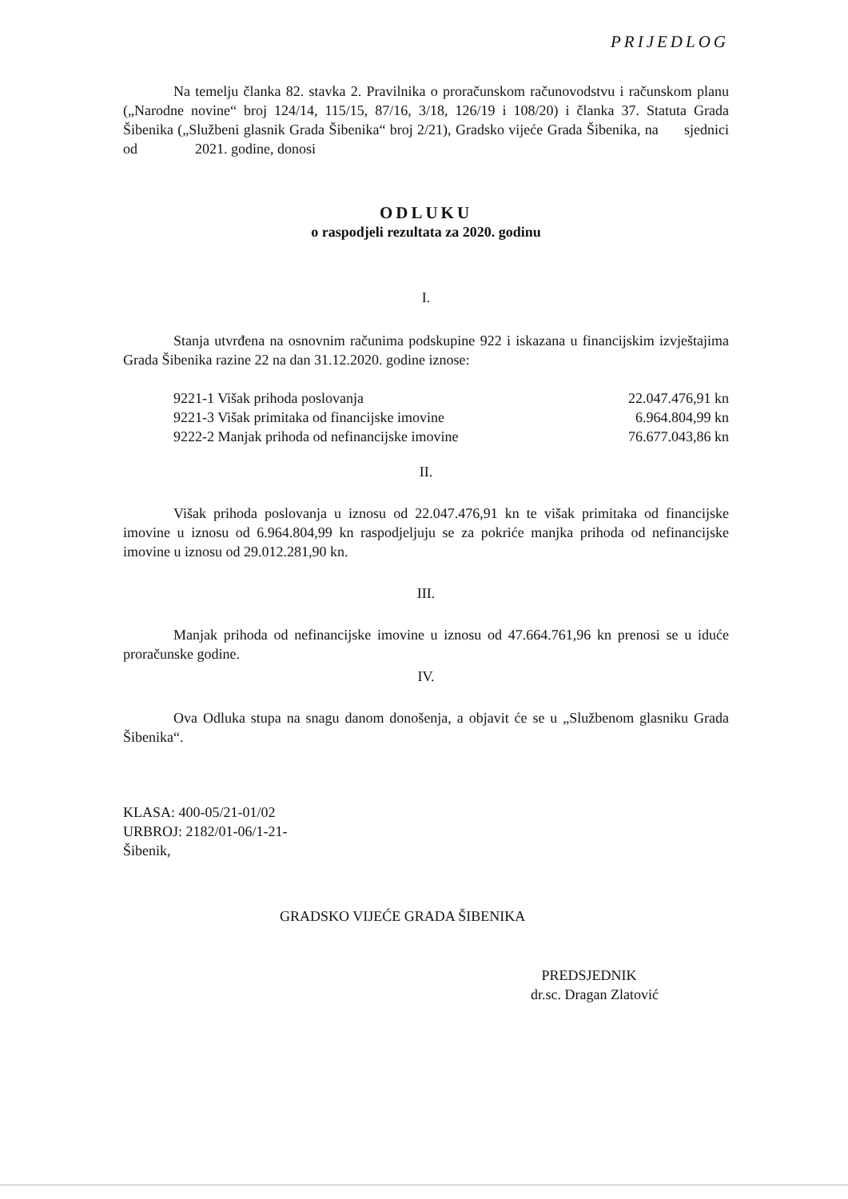PRIJEDLOG
Na temelju članka 82. stavka 2. Pravilnika o proračunskom računovodstvu i računskom planu („Narodne novine“ broj 124/14, 115/15, 87/16, 3/18, 126/19 i 108/20) i članka 37. Statuta Grada Šibenika („Službeni glasnik Grada Šibenika“ broj 2/21), Gradsko vijeće Grada Šibenika, na sjednici od 2021. godine, donosi
ODLUKU
o raspodjeli rezultata za 2020. godinu
I.
Stanja utvrđena na osnovnim računima podskupine 922 i iskazana u financijskim izvještajima Grada Šibenika razine 22 na dan 31.12.2020. godine iznose:
| 9221-1 Višak prihoda poslovanja | 22.047.476,91 kn |
| 9221-3 Višak primitaka od financijske imovine | 6.964.804,99 kn |
| 9222-2 Manjak prihoda od nefinancijske imovine | 76.677.043,86 kn |
II.
Višak prihoda poslovanja u iznosu od 22.047.476,91 kn te višak primitaka od financijske imovine u iznosu od 6.964.804,99 kn raspodjeljuju se za pokriće manjka prihoda od nefinancijske imovine u iznosu od 29.012.281,90 kn.
III.
Manjak prihoda od nefinancijske imovine u iznosu od 47.664.761,96 kn prenosi se u iduće proračunske godine.
IV.
Ova Odluka stupa na snagu danom donošenja, a objavit će se u „Službenom glasniku Grada Šibenika“.
KLASA: 400-05/21-01/02
URBROJ: 2182/01-06/1-21-
Šibenik,
GRADSKO VIJEĆE GRADA ŠIBENIKA
PREDSJEDNIK
dr.sc. Dragan Zlatović